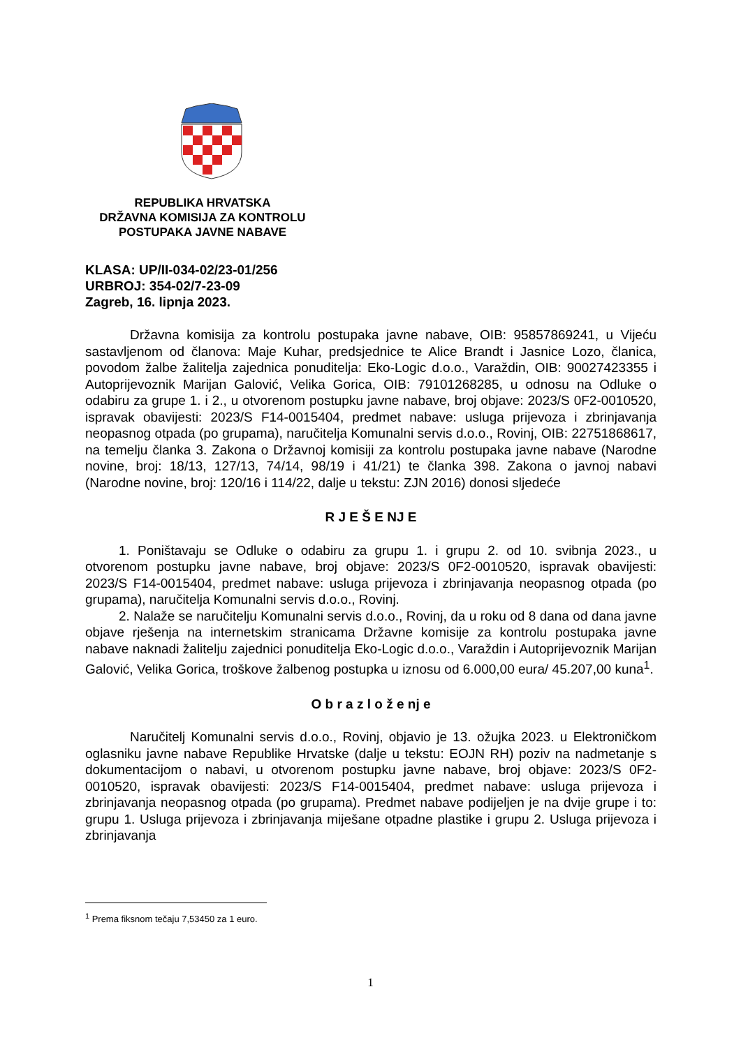REPUBLIKA HRVATSKA
DRŽAVNA KOMISIJA ZA KONTROLU
POSTUPAKA JAVNE NABAVE
KLASA: UP/II-034-02/23-01/256
URBROJ: 354-02/7-23-09
Zagreb, 16. lipnja 2023.
Državna komisija za kontrolu postupaka javne nabave, OIB: 95857869241, u Vijeću sastavljenom od članova: Maje Kuhar, predsjednice te Alice Brandt i Jasnice Lozo, članica, povodom žalbe žalitelja zajednica ponuditelja: Eko-Logic d.o.o., Varaždin, OIB: 90027423355 i Autoprijevoznik Marijan Galović, Velika Gorica, OIB: 79101268285, u odnosu na Odluke o odabiru za grupe 1. i 2., u otvorenom postupku javne nabave, broj objave: 2023/S 0F2-0010520, ispravak obavijesti: 2023/S F14-0015404, predmet nabave: usluga prijevoza i zbrinjavanja neopasnog otpada (po grupama), naručitelja Komunalni servis d.o.o., Rovinj, OIB: 22751868617, na temelju članka 3. Zakona o Državnoj komisiji za kontrolu postupaka javne nabave (Narodne novine, broj: 18/13, 127/13, 74/14, 98/19 i 41/21) te članka 398. Zakona o javnoj nabavi (Narodne novine, broj: 120/16 i 114/22, dalje u tekstu: ZJN 2016) donosi sljedeće
R J E Š E NJ E
1. Poništavaju se Odluke o odabiru za grupu 1. i grupu 2. od 10. svibnja 2023., u otvorenom postupku javne nabave, broj objave: 2023/S 0F2-0010520, ispravak obavijesti: 2023/S F14-0015404, predmet nabave: usluga prijevoza i zbrinjavanja neopasnog otpada (po grupama), naručitelja Komunalni servis d.o.o., Rovinj.
2. Nalaže se naručitelju Komunalni servis d.o.o., Rovinj, da u roku od 8 dana od dana javne objave rješenja na internetskim stranicama Državne komisije za kontrolu postupaka javne nabave naknadi žalitelju zajednici ponuditelja Eko-Logic d.o.o., Varaždin i Autoprijevoznik Marijan Galović, Velika Gorica, troškove žalbenog postupka u iznosu od 6.000,00 eura/ 45.207,00 kuna<sup>1</sup>.
O b r a z l o ž e nj e
Naručitelj Komunalni servis d.o.o., Rovinj, objavio je 13. ožujka 2023. u Elektroničkom oglasniku javne nabave Republike Hrvatske (dalje u tekstu: EOJN RH) poziv na nadmetanje s dokumentacijom o nabavi, u otvorenom postupku javne nabave, broj objave: 2023/S 0F2-0010520, ispravak obavijesti: 2023/S F14-0015404, predmet nabave: usluga prijevoza i zbrinjavanja neopasnog otpada (po grupama). Predmet nabave podijeljen je na dvije grupe i to: grupu 1. Usluga prijevoza i zbrinjavanja miješane otpadne plastike i grupu 2. Usluga prijevoza i zbrinjavanja
<sup>1</sup> Prema fiksnom tečaju 7,53450 za 1 euro.
1